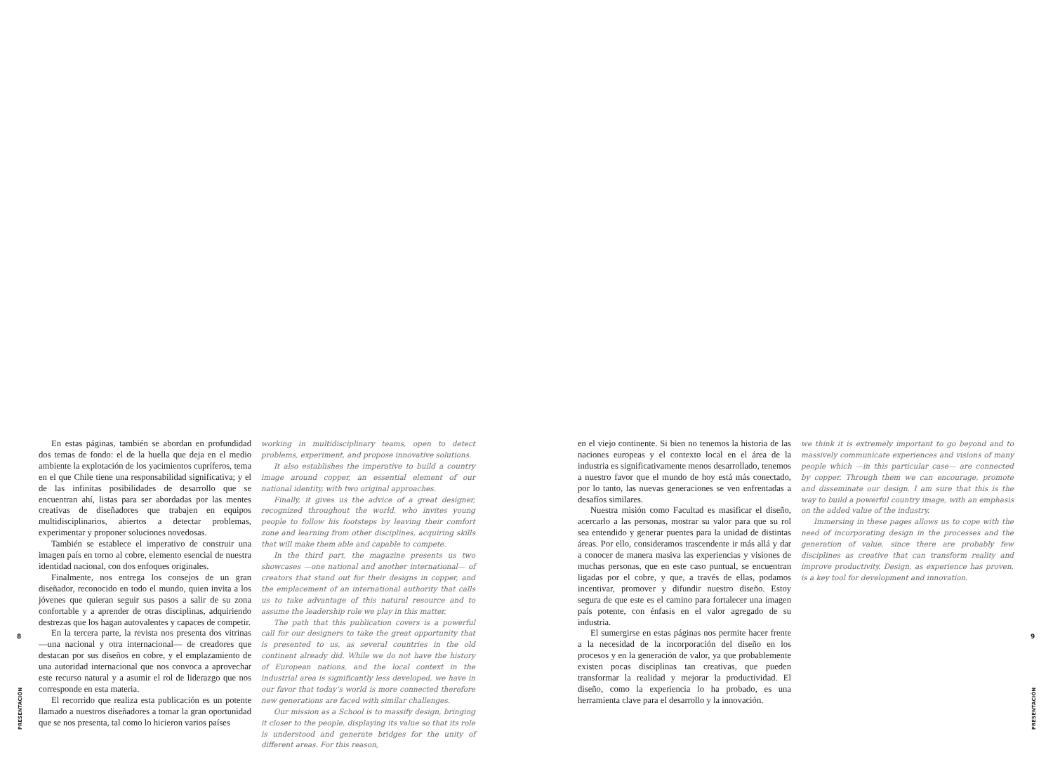8
PRESENTACIÓN
En estas páginas, también se abordan en profundidad dos temas de fondo: el de la huella que deja en el medio ambiente la explotación de los yacimientos cupríferos, tema en el que Chile tiene una responsabilidad significativa; y el de las infinitas posibilidades de desarrollo que se encuentran ahí, listas para ser abordadas por las mentes creativas de diseñadores que trabajen en equipos multidisciplinarios, abiertos a detectar problemas, experimentar y proponer soluciones novedosas.
También se establece el imperativo de construir una imagen país en torno al cobre, elemento esencial de nuestra identidad nacional, con dos enfoques originales.
Finalmente, nos entrega los consejos de un gran diseñador, reconocido en todo el mundo, quien invita a los jóvenes que quieran seguir sus pasos a salir de su zona confortable y a aprender de otras disciplinas, adquiriendo destrezas que los hagan autovalentes y capaces de competir.
En la tercera parte, la revista nos presenta dos vitrinas —una nacional y otra internacional— de creadores que destacan por sus diseños en cobre, y el emplazamiento de una autoridad internacional que nos convoca a aprovechar este recurso natural y a asumir el rol de liderazgo que nos corresponde en esta materia.
El recorrido que realiza esta publicación es un potente llamado a nuestros diseñadores a tomar la gran oportunidad que se nos presenta, tal como lo hicieron varios países
working in multidisciplinary teams, open to detect problems, experiment, and propose innovative solutions.
It also establishes the imperative to build a country image around copper, an essential element of our national identity, with two original approaches.
Finally, it gives us the advice of a great designer, recognized throughout the world, who invites young people to follow his footsteps by leaving their comfort zone and learning from other disciplines, acquiring skills that will make them able and capable to compete.
In the third part, the magazine presents us two showcases —one national and another international— of creators that stand out for their designs in copper, and the emplacement of an international authority that calls us to take advantage of this natural resource and to assume the leadership role we play in this matter.
The path that this publication covers is a powerful call for our designers to take the great opportunity that is presented to us, as several countries in the old continent already did. While we do not have the history of European nations, and the local context in the industrial area is significantly less developed, we have in our favor that today’s world is more connected therefore new generations are faced with similar challenges.
Our mission as a School is to massify design, bringing it closer to the people, displaying its value so that its role is understood and generate bridges for the unity of different areas. For this reason,
en el viejo continente. Si bien no tenemos la historia de las naciones europeas y el contexto local en el área de la industria es significativamente menos desarrollado, tenemos a nuestro favor que el mundo de hoy está más conectado, por lo tanto, las nuevas generaciones se ven enfrentadas a desafíos similares.
Nuestra misión como Facultad es masificar el diseño, acercarlo a las personas, mostrar su valor para que su rol sea entendido y generar puentes para la unidad de distintas áreas. Por ello, consideramos trascendente ir más allá y dar a conocer de manera masiva las experiencias y visiones de muchas personas, que en este caso puntual, se encuentran ligadas por el cobre, y que, a través de ellas, podamos incentivar, promover y difundir nuestro diseño. Estoy segura de que este es el camino para fortalecer una imagen país potente, con énfasis en el valor agregado de su industria.
El sumergirse en estas páginas nos permite hacer frente a la necesidad de la incorporación del diseño en los procesos y en la generación de valor, ya que probablemente existen pocas disciplinas tan creativas, que pueden transformar la realidad y mejorar la productividad. El diseño, como la experiencia lo ha probado, es una herramienta clave para el desarrollo y la innovación.
we think it is extremely important to go beyond and to massively communicate experiences and visions of many people which —in this particular case— are connected by copper. Through them we can encourage, promote and disseminate our design. I am sure that this is the way to build a powerful country image, with an emphasis on the added value of the industry.
Immersing in these pages allows us to cope with the need of incorporating design in the processes and the generation of value, since there are probably few disciplines as creative that can transform reality and improve productivity. Design, as experience has proven, is a key tool for development and innovation.
9
PRESENTACIÓN